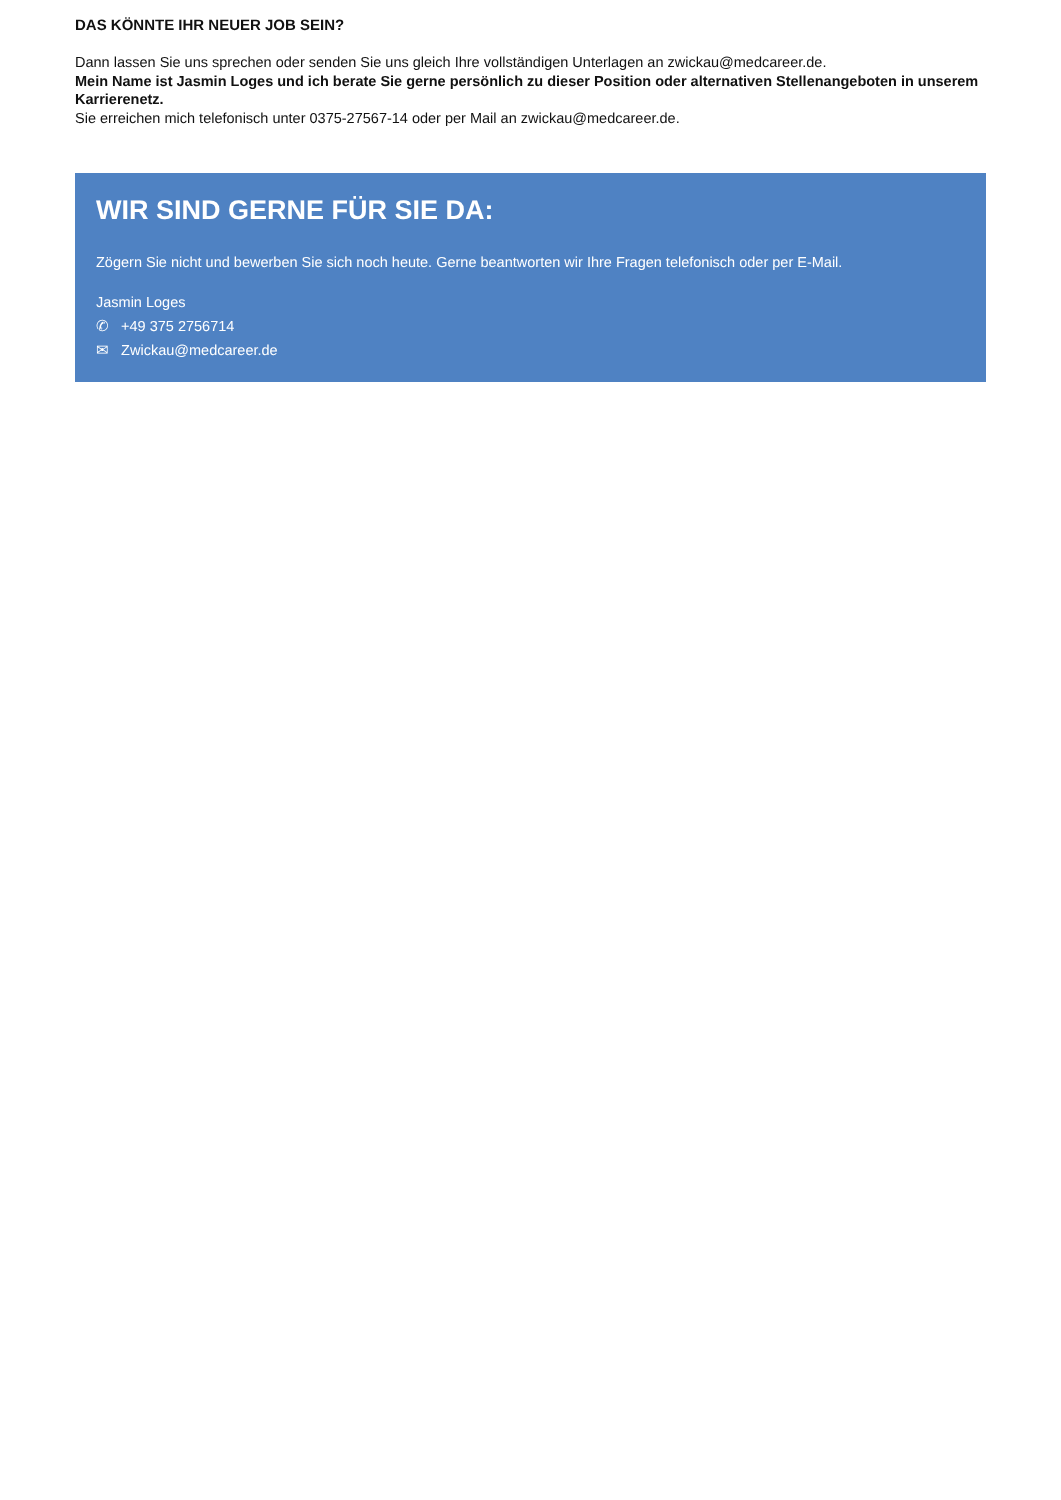DAS KÖNNTE IHR NEUER JOB SEIN?
Dann lassen Sie uns sprechen oder senden Sie uns gleich Ihre vollständigen Unterlagen an zwickau@medcareer.de.
Mein Name ist Jasmin Loges und ich berate Sie gerne persönlich zu dieser Position oder alternativen Stellenangeboten in unserem Karrierenetz.
Sie erreichen mich telefonisch unter 0375-27567-14 oder per Mail an zwickau@medcareer.de.
WIR SIND GERNE FÜR SIE DA:
Zögern Sie nicht und bewerben Sie sich noch heute. Gerne beantworten wir Ihre Fragen telefonisch oder per E-Mail.
Jasmin Loges
✆ +49 375 2756714
✉ Zwickau@medcareer.de